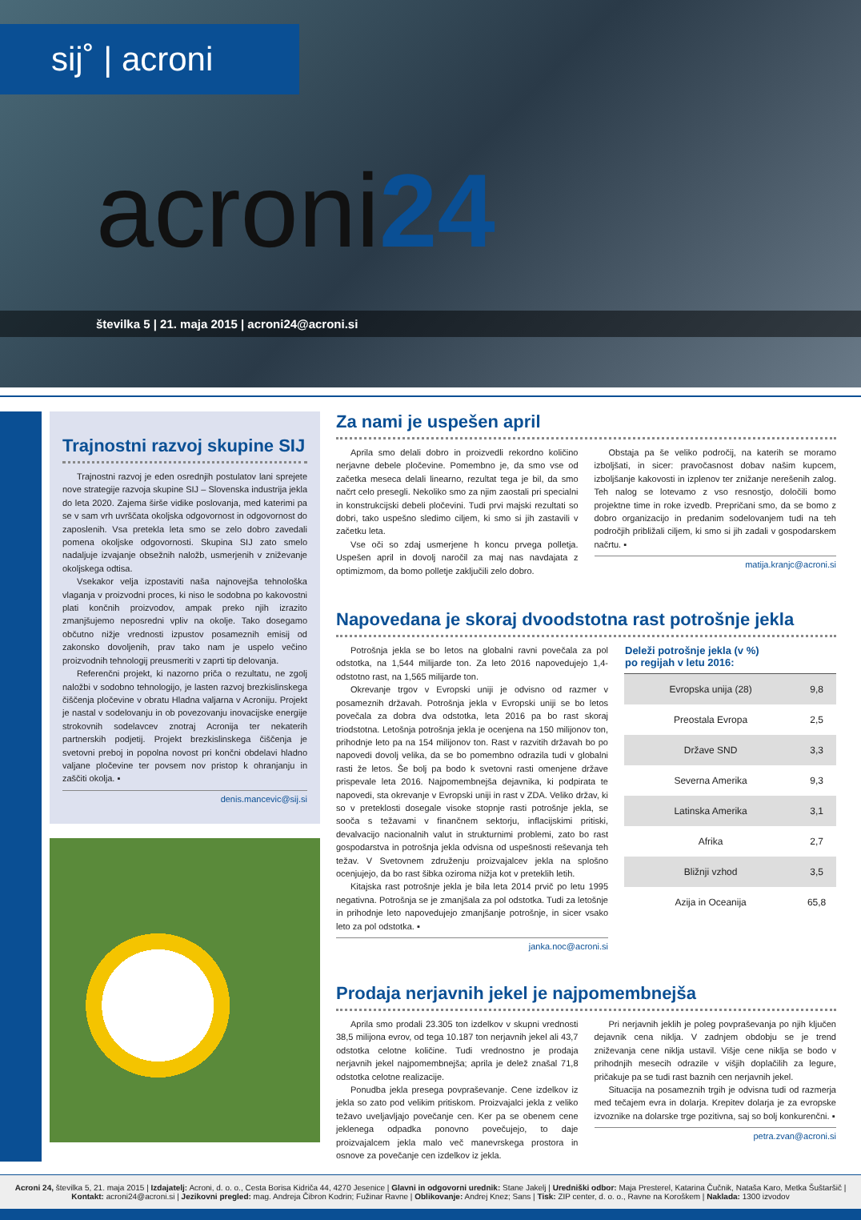sij˚ | acroni
acroni24
številka 5 | 21. maja 2015 | acroni24@acroni.si
Trajnostni razvoj skupine SIJ
Trajnostni razvoj je eden osrednjih postulatov lani sprejete nove strategije razvoja skupine SIJ – Slovenska industrija jekla do leta 2020. Zajema širše vidike poslovanja, med katerimi pa se v sam vrh uvrščata okoljska odgovornost in odgovornost do zaposlenih. Vsa pretekla leta smo se zelo dobro zavedali pomena okoljske odgovornosti. Skupina SIJ zato smelo nadaljuje izvajanje obsežnih naložb, usmerjenih v zniževanje okoljskega odtisa.
Vsekakor velja izpostaviti naša najnovejša tehnološka vlaganja v proizvodni proces, ki niso le sodobna po kakovostni plati končnih proizvodov, ampak preko njih izrazito zmanjšujemo neposredni vpliv na okolje. Tako dosegamo občutno nižje vrednosti izpustov posameznih emisij od zakonsko dovoljenih, prav tako nam je uspelo večino proizvodnih tehnologij preusmeriti v zaprti tip delovanja.
Referenčni projekt, ki nazorno priča o rezultatu, ne zgolj naložbi v sodobno tehnologijo, je lasten razvoj brezkislinskega čiščenja pločevine v obratu Hladna valjarna v Acroniju. Projekt je nastal v sodelovanju in ob povezovanju inovacijske energije strokovnih sodelavcev znotraj Acronija ter nekaterih partnerskih podjetij. Projekt brezkislinskega čiščenja je svetovni preboj in popolna novost pri končni obdelavi hladno valjane pločevine ter povsem nov pristop k ohranjanju in zaščiti okolja. ▪
denis.mancevic@sij.si
Za nami je uspešen april
Aprila smo delali dobro in proizvedli rekordno količino nerjavne debele pločevine. Pomembno je, da smo vse od začetka meseca delali linearno, rezultat tega je bil, da smo načrt celo presegli. Nekoliko smo za njim zaostali pri specialni in konstrukcijski debeli pločevini. Tudi prvi majski rezultati so dobri, tako uspešno sledimo ciljem, ki smo si jih zastavili v začetku leta.
Vse oči so zdaj usmerjene h koncu prvega polletja. Uspešen april in dovolj naročil za maj nas navdajata z optimizmom, da bomo polletje zaključili zelo dobro.
Obstaja pa še veliko področij, na katerih se moramo izboljšati, in sicer: pravočasnost dobav našim kupcem, izboljšanje kakovosti in izplenov ter znižanje nerešenih zalog. Teh nalog se lotevamo z vso resnostjo, določili bomo projektne time in roke izvedb. Prepričani smo, da se bomo z dobro organizacijo in predanim sodelovanjem tudi na teh področjih približali ciljem, ki smo si jih zadali v gospodarskem načrtu. ▪
matija.kranjc@acroni.si
Napovedana je skoraj dvoodstotna rast potrošnje jekla
Potrošnja jekla se bo letos na globalni ravni povečala za pol odstotka, na 1,544 milijarde ton. Za leto 2016 napovedujejo 1,4-odstotno rast, na 1,565 milijarde ton.
Okrevanje trgov v Evropski uniji je odvisno od razmer v posameznih državah. Potrošnja jekla v Evropski uniji se bo letos povečala za dobra dva odstotka, leta 2016 pa bo rast skoraj triodstotna. Letošnja potrošnja jekla je ocenjena na 150 milijonov ton, prihodnje leto pa na 154 milijonov ton. Rast v razvitih državah bo po napovedi dovolj velika, da se bo pomembno odrazila tudi v globalni rasti že letos. Še bolj pa bodo k svetovni rasti omenjene države prispevale leta 2016. Najpomembnejša dejavnika, ki podpirata te napovedi, sta okrevanje v Evropski uniji in rast v ZDA. Veliko držav, ki so v preteklosti dosegale visoke stopnje rasti potrošnje jekla, se sooča s težavami v finančnem sektorju, inflacijskimi pritiski, devalvacijo nacionalnih valut in strukturnimi problemi, zato bo rast gospodarstva in potrošnja jekla odvisna od uspešnosti reševanja teh težav. V Svetovnem združenju proizvajalcev jekla na splošno ocenjujejo, da bo rast šibka oziroma nižja kot v preteklih letih.
Kitajska rast potrošnje jekla je bila leta 2014 prvič po letu 1995 negativna. Potrošnja se je zmanjšala za pol odstotka. Tudi za letošnje in prihodnje leto napovedujejo zmanjšanje potrošnje, in sicer vsako leto za pol odstotka. ▪
janka.noc@acroni.si
| Deleži potrošnje jekla (v %) po regijah v letu 2016: | |
| --- | --- |
| Evropska unija (28) | 9,8 |
| Preostala Evropa | 2,5 |
| Države SND | 3,3 |
| Severna Amerika | 9,3 |
| Latinska Amerika | 3,1 |
| Afrika | 2,7 |
| Bližnji vzhod | 3,5 |
| Azija in Oceanija | 65,8 |
Prodaja nerjavnih jekel je najpomembnejša
Aprila smo prodali 23.305 ton izdelkov v skupni vrednosti 38,5 milijona evrov, od tega 10.187 ton nerjavnih jekel ali 43,7 odstotka celotne količine. Tudi vrednostno je prodaja nerjavnih jekel najpomembnejša; aprila je delež znašal 71,8 odstotka celotne realizacije.
Ponudba jekla presega povpraševanje. Cene izdelkov iz jekla so zato pod velikim pritiskom. Proizvajalci jekla z veliko težavo uveljavljajo povečanje cen. Ker pa se obenem cene jeklenega odpadka ponovno povečujejo, to daje proizvajalcem jekla malo več manevrskega prostora in osnove za povečanje cen izdelkov iz jekla.
Pri nerjavnih jeklih je poleg povpraševanja po njih ključen dejavnik cena niklja. V zadnjem obdobju se je trend zniževanja cene niklja ustavil. Višje cene niklja se bodo v prihodnjih mesecih odrazile v višjih doplačilih za legure, pričakuje pa se tudi rast baznih cen nerjavnih jekel.
Situacija na posameznih trgih je odvisna tudi od razmerja med tečajem evra in dolarja. Krepitev dolarja je za evropske izvoznike na dolarske trge pozitivna, saj so bolj konkurenčni. ▪
petra.zvan@acroni.si
Acroni 24, številka 5, 21. maja 2015 | Izdajatelj: Acroni, d. o. o., Cesta Borisa Kidriča 44, 4270 Jesenice | Glavni in odgovorni urednik: Stane Jakelj | Uredniški odbor: Maja Presterel, Katarina Čučnik, Nataša Karo, Metka Šuštaršič | Kontakt: acroni24@acroni.si | Jezikovni pregled: mag. Andreja Čibron Kodrin; Fužinar Ravne | Oblikovanje: Andrej Knez; Sans | Tisk: ZIP center, d. o. o., Ravne na Koroškem | Naklada: 1300 izvodov